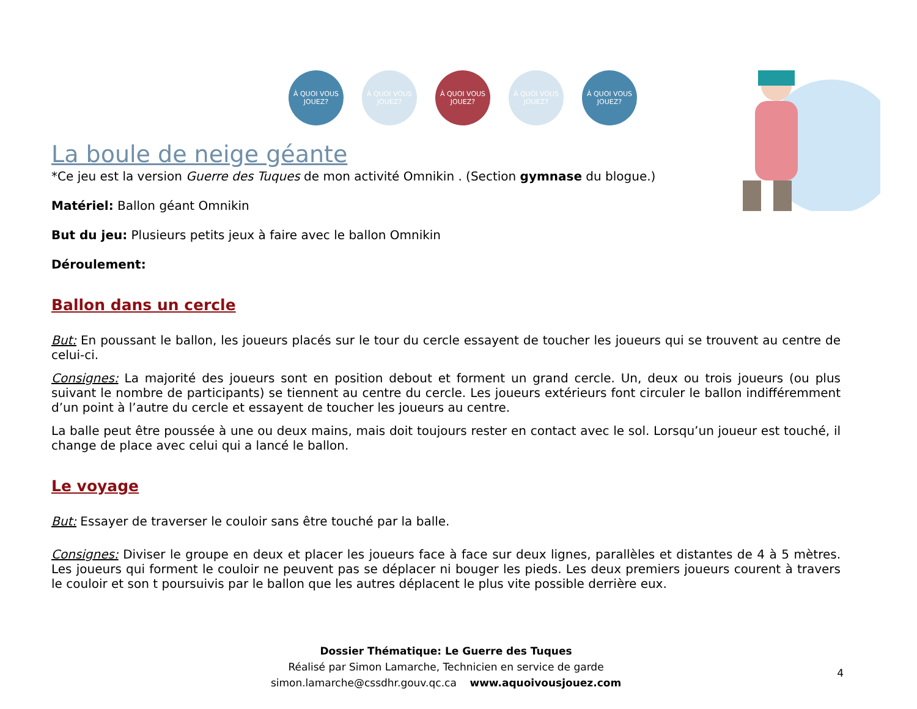À QUOI VOUS JOUEZ?
À QUOI VOUS JOUEZ?
À QUOI VOUS JOUEZ?
À QUOI VOUS JOUEZ?
À QUOI VOUS JOUEZ?
La boule de neige géante
*Ce jeu est la version Guerre des Tuques de mon activité Omnikin . (Section gymnase du blogue.)
Matériel: Ballon géant Omnikin
But du jeu: Plusieurs petits jeux à faire avec le ballon Omnikin
Déroulement:
Ballon dans un cercle
But: En poussant le ballon, les joueurs placés sur le tour du cercle essayent de toucher les joueurs qui se trouvent au centre de celui-ci.
Consignes: La majorité des joueurs sont en position debout et forment un grand cercle. Un, deux ou trois joueurs (ou plus suivant le nombre de participants) se tiennent au centre du cercle. Les joueurs extérieurs font circuler le ballon indifféremment d’un point à l’autre du cercle et essayent de toucher les joueurs au centre.
La balle peut être poussée à une ou deux mains, mais doit toujours rester en contact avec le sol. Lorsqu’un joueur est touché, il change de place avec celui qui a lancé le ballon.
Le voyage
But: Essayer de traverser le couloir sans être touché par la balle.
Consignes: Diviser le groupe en deux et placer les joueurs face à face sur deux lignes, parallèles et distantes de 4 à 5 mètres. Les joueurs qui forment le couloir ne peuvent pas se déplacer ni bouger les pieds. Les deux premiers joueurs courent à travers le couloir et son t poursuivis par le ballon que les autres déplacent le plus vite possible derrière eux.
Dossier Thématique: Le Guerre des Tuques
Réalisé par Simon Lamarche, Technicien en service de garde
simon.lamarche@cssdhr.gouv.qc.ca www.aquoivousjouez.com
4